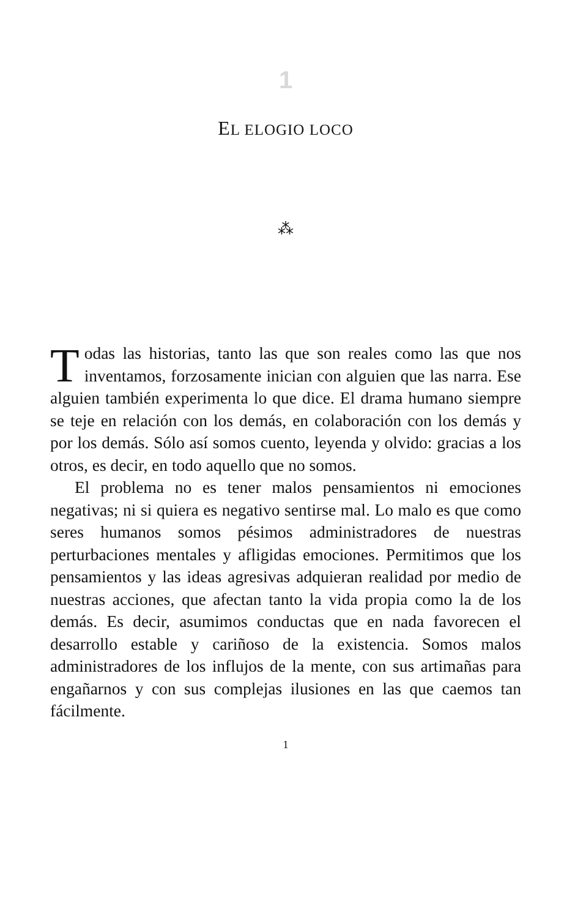1
EL ELOGIO LOCO
⁂
Todas las historias, tanto las que son reales como las que nos inventamos, forzosamente inician con alguien que las narra. Ese alguien también experimenta lo que dice. El drama humano siempre se teje en relación con los demás, en colaboración con los demás y por los demás. Sólo así somos cuento, leyenda y olvido: gracias a los otros, es decir, en todo aquello que no somos.
El problema no es tener malos pensamientos ni emociones negativas; ni si quiera es negativo sentirse mal. Lo malo es que como seres humanos somos pésimos administradores de nuestras perturbaciones mentales y afligidas emociones. Permitimos que los pensamientos y las ideas agresivas adquieran realidad por medio de nuestras acciones, que afectan tanto la vida propia como la de los demás. Es decir, asumimos conductas que en nada favorecen el desarrollo estable y cariñoso de la existencia. Somos malos administradores de los influjos de la mente, con sus artimañas para engañarnos y con sus complejas ilusiones en las que caemos tan fácilmente.
1